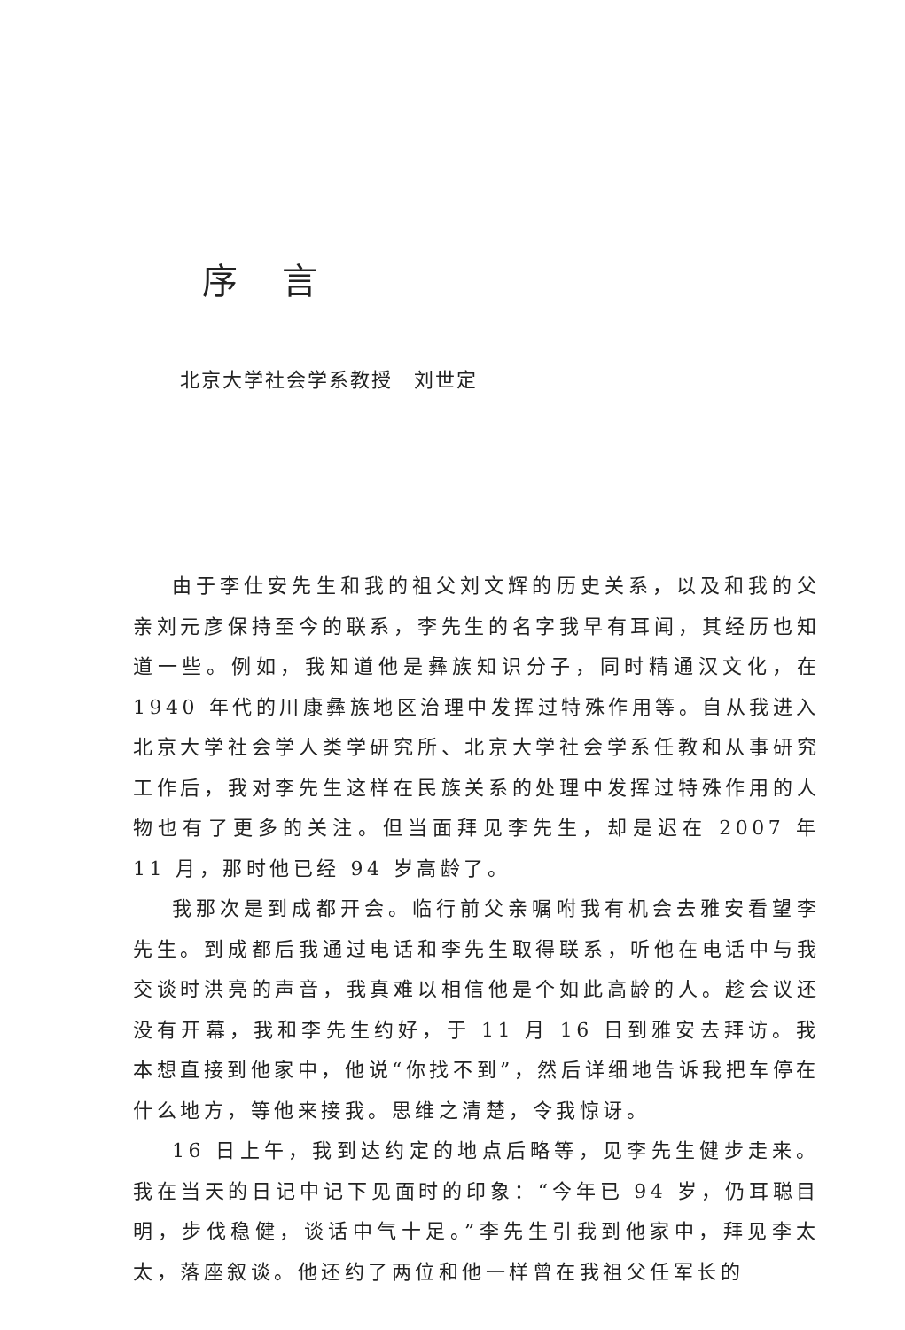序言
北京大学社会学系教授　刘世定
由于李仕安先生和我的祖父刘文辉的历史关系，以及和我的父亲刘元彦保持至今的联系，李先生的名字我早有耳闻，其经历也知道一些。例如，我知道他是彝族知识分子，同时精通汉文化，在 1940 年代的川康彝族地区治理中发挥过特殊作用等。自从我进入北京大学社会学人类学研究所、北京大学社会学系任教和从事研究工作后，我对李先生这样在民族关系的处理中发挥过特殊作用的人物也有了更多的关注。但当面拜见李先生，却是迟在 2007 年 11 月，那时他已经 94 岁高龄了。
我那次是到成都开会。临行前父亲嘱咐我有机会去雅安看望李先生。到成都后我通过电话和李先生取得联系，听他在电话中与我交谈时洪亮的声音，我真难以相信他是个如此高龄的人。趁会议还没有开幕，我和李先生约好，于 11 月 16 日到雅安去拜访。我本想直接到他家中，他说“你找不到”，然后详细地告诉我把车停在什么地方，等他来接我。思维之清楚，令我惊讶。
16 日上午，我到达约定的地点后略等，见李先生健步走来。我在当天的日记中记下见面时的印象：“今年已 94 岁，仍耳聪目明，步伐稳健，谈话中气十足。”李先生引我到他家中，拜见李太太，落座叙谈。他还约了两位和他一样曾在我祖父任军长的